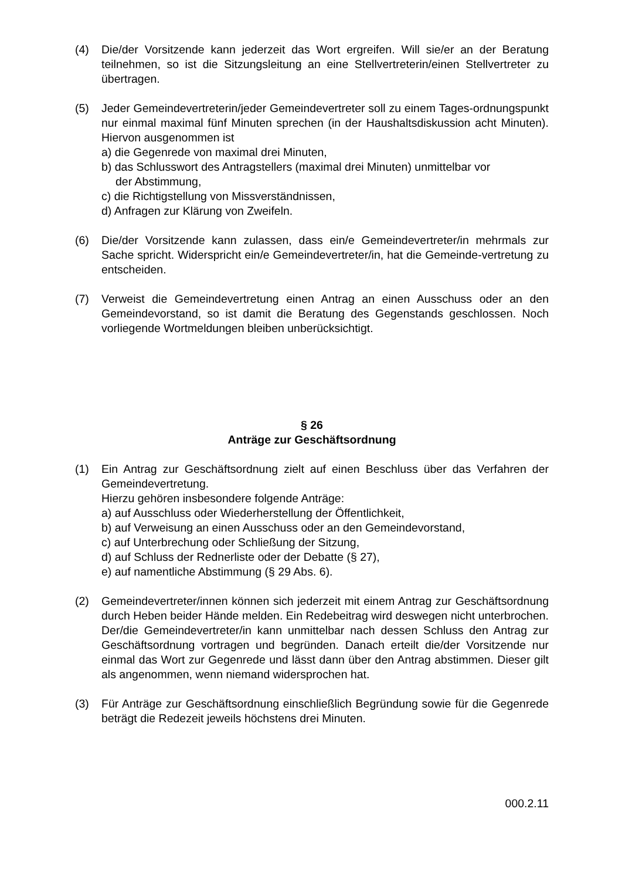(4) Die/der Vorsitzende kann jederzeit das Wort ergreifen. Will sie/er an der Beratung teilnehmen, so ist die Sitzungsleitung an eine Stellvertreterin/einen Stellvertreter zu übertragen.
(5) Jeder Gemeindevertreterin/jeder Gemeindevertreter soll zu einem Tages-ordnungspunkt nur einmal maximal fünf Minuten sprechen (in der Haushaltsdiskussion acht Minuten). Hiervon ausgenommen ist
a) die Gegenrede von maximal drei Minuten,
b) das Schlusswort des Antragstellers (maximal drei Minuten) unmittelbar vor
der Abstimmung,
c) die Richtigstellung von Missverständnissen,
d) Anfragen zur Klärung von Zweifeln.
(6) Die/der Vorsitzende kann zulassen, dass ein/e Gemeindevertreter/in mehrmals zur Sache spricht. Widerspricht ein/e Gemeindevertreter/in, hat die Gemeinde-vertretung zu entscheiden.
(7) Verweist die Gemeindevertretung einen Antrag an einen Ausschuss oder an den Gemeindevorstand, so ist damit die Beratung des Gegenstands geschlossen. Noch vorliegende Wortmeldungen bleiben unberücksichtigt.
§ 26
Anträge zur Geschäftsordnung
(1) Ein Antrag zur Geschäftsordnung zielt auf einen Beschluss über das Verfahren der Gemeindevertretung.
Hierzu gehören insbesondere folgende Anträge:
a) auf Ausschluss oder Wiederherstellung der Öffentlichkeit,
b) auf Verweisung an einen Ausschuss oder an den Gemeindevorstand,
c) auf Unterbrechung oder Schließung der Sitzung,
d) auf Schluss der Rednerliste oder der Debatte (§ 27),
e) auf namentliche Abstimmung (§ 29 Abs. 6).
(2) Gemeindevertreter/innen können sich jederzeit mit einem Antrag zur Geschäftsordnung durch Heben beider Hände melden. Ein Redebeitrag wird deswegen nicht unterbrochen. Der/die Gemeindevertreter/in kann unmittelbar nach dessen Schluss den Antrag zur Geschäftsordnung vortragen und begründen. Danach erteilt die/der Vorsitzende nur einmal das Wort zur Gegenrede und lässt dann über den Antrag abstimmen. Dieser gilt als angenommen, wenn niemand widersprochen hat.
(3) Für Anträge zur Geschäftsordnung einschließlich Begründung sowie für die Gegenrede beträgt die Redezeit jeweils höchstens drei Minuten.
000.2.11